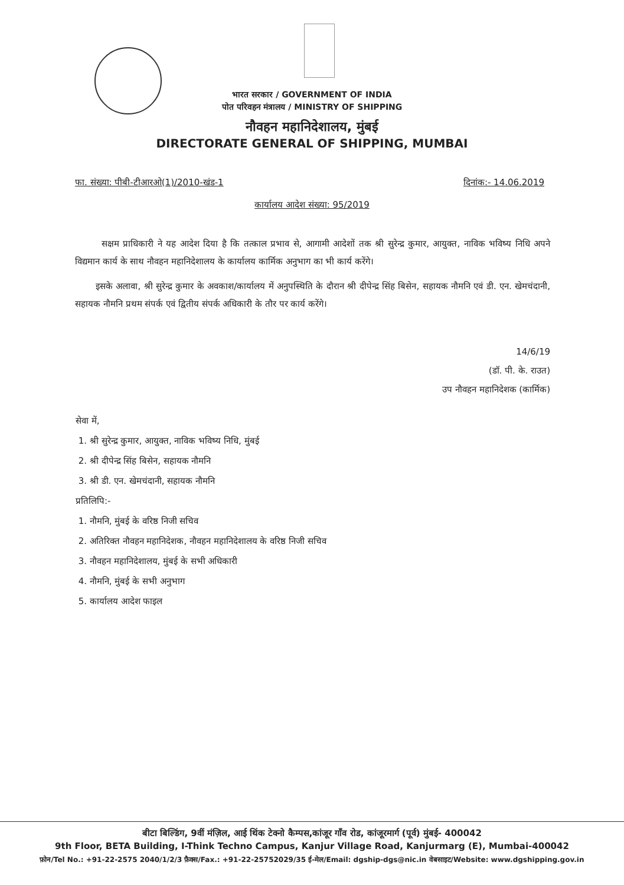भारत सरकार / GOVERNMENT OF INDIA
पोत परिवहन मंत्रालय / MINISTRY OF SHIPPING
नौवहन महानिदेशालय, मुंबई
DIRECTORATE GENERAL OF SHIPPING, MUMBAI
फा. संख्या: पीबी-टीआरओ(1)/2010-खंड-1 दिनांक:- 14.06.2019
कार्यालय आदेश संख्या: 95/2019
सक्षम प्राधिकारी ने यह आदेश दिया है कि तत्काल प्रभाव से, आगामी आदेशों तक श्री सुरेन्द्र कुमार, आयुक्त, नाविक भविष्य निधि अपने विद्यमान कार्य के साथ नौवहन महानिदेशालय के कार्यालय कार्मिक अनुभाग का भी कार्य करेंगे।
इसके अलावा, श्री सुरेन्द्र कुमार के अवकाश/कार्यालय में अनुपस्थिति के दौरान श्री दीपेन्द्र सिंह बिसेन, सहायक नौमनि एवं डी. एन. खेमचंदानी, सहायक नौमनि प्रथम संपर्क एवं द्वितीय संपर्क अधिकारी के तौर पर कार्य करेंगे।
14/6/19
(डॉ. पी. के. राउत)
उप नौवहन महानिदेशक (कार्मिक)
सेवा में,
1. श्री सुरेन्द्र कुमार, आयुक्त, नाविक भविष्य निधि, मुंबई
2. श्री दीपेन्द्र सिंह बिसेन, सहायक नौमनि
3. श्री डी. एन. खेमचंदानी, सहायक नौमनि
प्रतिलिपि:-
1. नौमनि, मुंबई के वरिष्ठ निजी सचिव
2. अतिरिक्त नौवहन महानिदेशक, नौवहन महानिदेशालय के वरिष्ठ निजी सचिव
3. नौवहन महानिदेशालय, मुंबई के सभी अधिकारी
4. नौमनि, मुंबई के सभी अनुभाग
5. कार्यालय आदेश फाइल
बीटा बिल्डिंग, 9वीं मंज़िल, आई थिंक टेक्नो कैम्पस,कांजूर गाँव रोड, कांजूरमार्ग (पूर्व) मुंबई- 400042
9th Floor, BETA Building, I-Think Techno Campus, Kanjur Village Road, Kanjurmarg (E), Mumbai-400042
फ़ोन/Tel No.: +91-22-2575 2040/1/2/3 फ़ैक्स/Fax.: +91-22-25752029/35 ई-मेल/Email: dgship-dgs@nic.in वेबसाइट/Website: www.dgshipping.gov.in